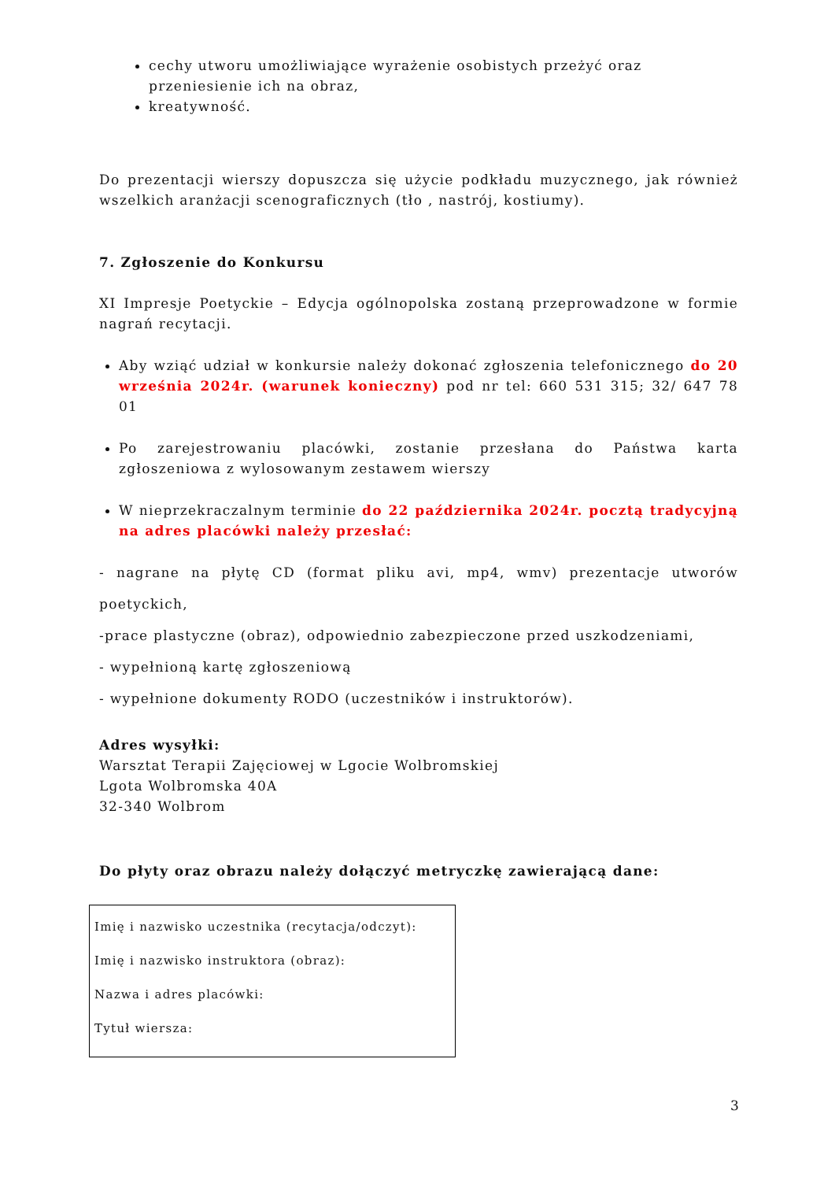cechy utworu umożliwiające wyrażenie osobistych przeżyć oraz przeniesienie ich na obraz,
kreatywność.
Do prezentacji wierszy dopuszcza się użycie podkładu muzycznego, jak również wszelkich aranżacji scenograficznych (tło , nastrój, kostiumy).
7. Zgłoszenie do Konkursu
XI Impresje Poetyckie – Edycja ogólnopolska zostaną przeprowadzone w formie nagrań recytacji.
Aby wziąć udział w konkursie należy dokonać zgłoszenia telefonicznego do 20 września 2024r. (warunek konieczny) pod nr tel: 660 531 315; 32/ 647 78 01
Po zarejestrowaniu placówki, zostanie przesłana do Państwa karta zgłoszeniowa z wylosowanym zestawem wierszy
W nieprzekraczalnym terminie do 22 października 2024r. pocztą tradycyjną na adres placówki należy przesłać:
- nagrane na płytę CD (format pliku avi, mp4, wmv) prezentacje utworów poetyckich,
-prace plastyczne (obraz), odpowiednio zabezpieczone przed uszkodzeniami,
- wypełnioną kartę zgłoszeniową
- wypełnione dokumenty RODO (uczestników i instruktorów).
Adres wysyłki:
Warsztat Terapii Zajęciowej w Lgocie Wolbromskiej
Lgota Wolbromska 40A
32-340 Wolbrom
Do płyty oraz obrazu należy dołączyć metryczkę zawierającą dane:
Imię i nazwisko uczestnika (recytacja/odczyt):
Imię i nazwisko instruktora (obraz):
Nazwa i adres placówki:
Tytuł wiersza:
3